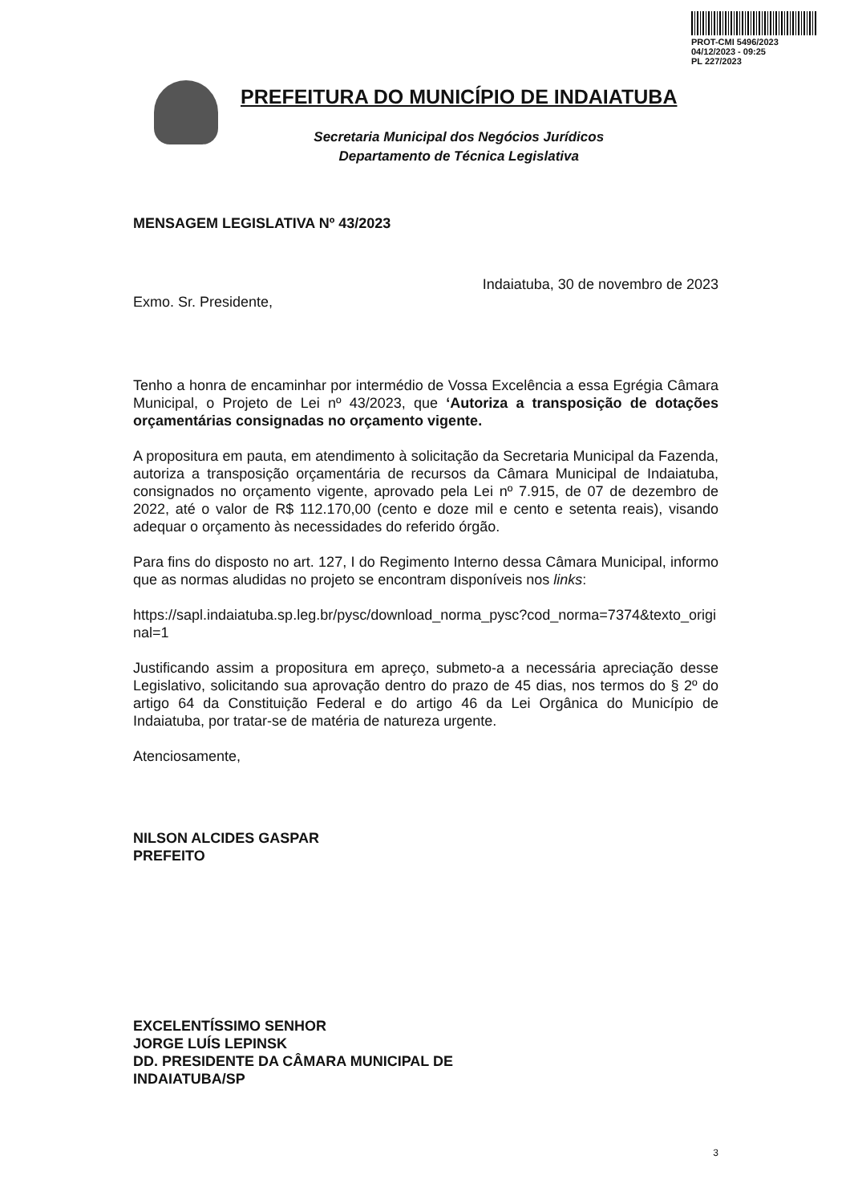PROT-CMI 5496/2023
04/12/2023 - 09:25
PL 227/2023
PREFEITURA DO MUNICÍPIO DE INDAIATUBA
Secretaria Municipal dos Negócios Jurídicos
Departamento de Técnica Legislativa
MENSAGEM LEGISLATIVA Nº 43/2023
Indaiatuba, 30 de novembro de 2023
Exmo. Sr. Presidente,
Tenho a honra de encaminhar por intermédio de Vossa Excelência a essa Egrégia Câmara Municipal, o Projeto de Lei nº 43/2023, que ‘Autoriza a transposição de dotações orçamentárias consignadas no orçamento vigente.
A propositura em pauta, em atendimento à solicitação da Secretaria Municipal da Fazenda, autoriza a transposição orçamentária de recursos da Câmara Municipal de Indaiatuba, consignados no orçamento vigente, aprovado pela Lei nº 7.915, de 07 de dezembro de 2022, até o valor de R$ 112.170,00 (cento e doze mil e cento e setenta reais), visando adequar o orçamento às necessidades do referido órgão.
Para fins do disposto no art. 127, I do Regimento Interno dessa Câmara Municipal, informo que as normas aludidas no projeto se encontram disponíveis nos links:
https://sapl.indaiatuba.sp.leg.br/pysc/download_norma_pysc?cod_norma=7374&texto_original=1
Justificando assim a propositura em apreço, submeto-a a necessária apreciação desse Legislativo, solicitando sua aprovação dentro do prazo de 45 dias, nos termos do § 2º do artigo 64 da Constituição Federal e do artigo 46 da Lei Orgânica do Município de Indaiatuba, por tratar-se de matéria de natureza urgente.
Atenciosamente,
NILSON ALCIDES GASPAR
PREFEITO
EXCELENTÍSSIMO SENHOR
JORGE LUÍS LEPINSK
DD. PRESIDENTE DA CÂMARA MUNICIPAL DE
INDAIATUBA/SP
3